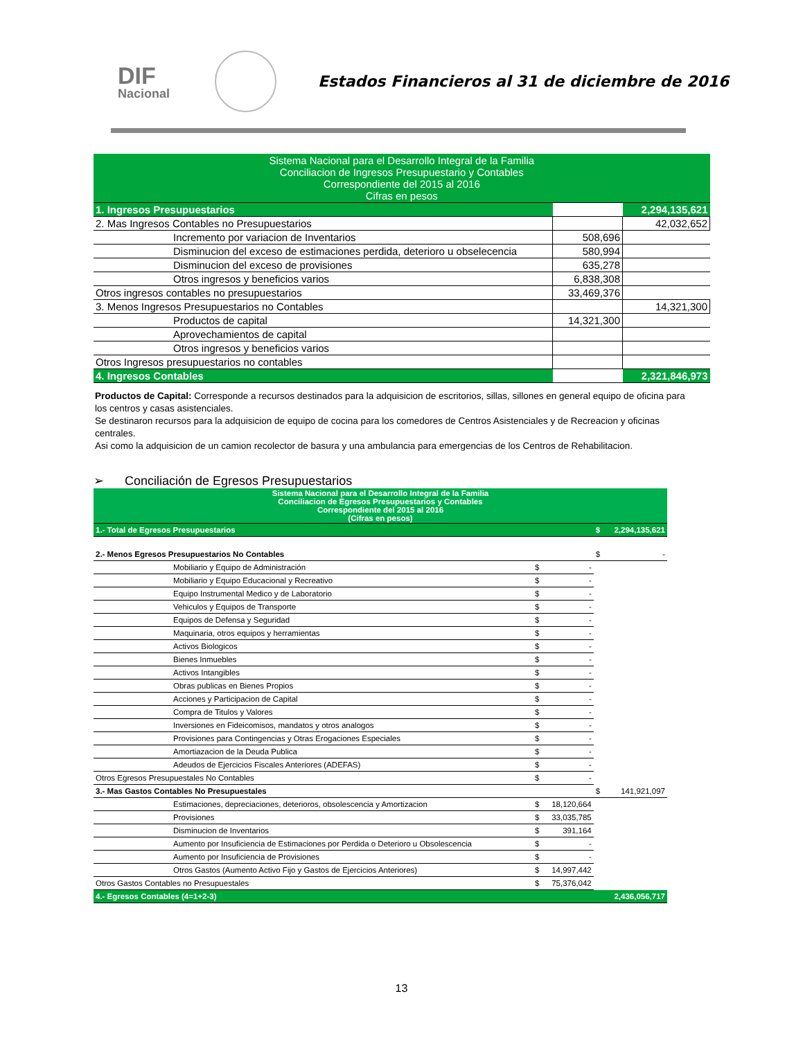DIF
Nacional
Estados Financieros al 31 de diciembre de 2016
| Sistema Nacional para el Desarrollo Integral de la Familia Conciliacion de Ingresos Presupuestario y Contables Correspondiente del 2015 al 2016 Cifras en pesos | | |
| 1. Ingresos Presupuestarios | | 2,294,135,621 |
| 2. Mas Ingresos Contables no Presupuestarios | | 42,032,652 |
| Incremento por variacion de Inventarios | 508,696 | |
| Disminucion del exceso de estimaciones perdida, deterioro u obselecencia | 580,994 | |
| Disminucion del exceso de provisiones | 635,278 | |
| Otros ingresos y beneficios varios | 6,838,308 | |
| Otros ingresos contables no presupuestarios | 33,469,376 | |
| 3. Menos Ingresos Presupuestarios no Contables | | 14,321,300 |
| Productos de capital | 14,321,300 | |
| Aprovechamientos de capital | | |
| Otros ingresos y beneficios varios | | |
| Otros Ingresos presupuestarios no contables | | |
| 4. Ingresos Contables | | 2,321,846,973 |
Productos de Capital: Corresponde a recursos destinados para la adquisicion de escritorios, sillas, sillones en general equipo de oficina para los centros y casas asistenciales.
Se destinaron recursos para la adquisicion de equipo de cocina para los comedores de Centros Asistenciales y de Recreacion y oficinas centrales.
Asi como la adquisicion de un camion recolector de basura y una ambulancia para emergencias de los Centros de Rehabilitacion.
➢ Conciliación de Egresos Presupuestarios
| Sistema Nacional para el Desarrollo Integral de la Familia Conciliacion de Egresos Presupuestarios y Contables Correspondiente del 2015 al 2016 (Cifras en pesos) | | | | |
| 1.- Total de Egresos Presupuestarios | | | $ | 2,294,135,621 |
| 2.- Menos Egresos Presupuestarios No Contables | | | $ | - |
| Mobiliario y Equipo de Administración | $ | - | | |
| Mobiliario y Equipo Educacional y Recreativo | $ | - | | |
| Equipo Instrumental Medico y de Laboratorio | $ | - | | |
| Vehiculos y Equipos de Transporte | $ | - | | |
| Equipos de Defensa y Seguridad | $ | - | | |
| Maquinaria, otros equipos y herramientas | $ | - | | |
| Activos Biologicos | $ | - | | |
| Bienes Inmuebles | $ | - | | |
| Activos Intangibles | $ | - | | |
| Obras publicas en Bienes Propios | $ | - | | |
| Acciones y Participacion de Capital | $ | - | | |
| Compra de Titulos y Valores | $ | - | | |
| Inversiones en Fideicomisos, mandatos y otros analogos | $ | - | | |
| Provisiones para Contingencias y Otras Erogaciones Especiales | $ | - | | |
| Amortiazacion de la Deuda Publica | $ | - | | |
| Adeudos de Ejercicios Fiscales Anteriores (ADEFAS) | $ | - | | |
| Otros Egresos Presupuestales No Contables | $ | - | | |
| 3.- Mas Gastos Contables No Presupuestales | | | $ | 141,921,097 |
| Estimaciones, depreciaciones, deterioros, obsolescencia y Amortizacion | $ | 18,120,664 | | |
| Provisiones | $ | 33,035,785 | | |
| Disminucion de Inventarios | $ | 391,164 | | |
| Aumento por Insuficiencia de Estimaciones por Perdida o Deterioro u Obsolescencia | $ | - | | |
| Aumento por Insuficiencia de Provisiones | $ | - | | |
| Otros Gastos (Aumento Activo Fijo y Gastos de Ejercicios Anteriores) | $ | 14,997,442 | | |
| Otros Gastos Contables no Presupuestales | $ | 75,376,042 | | |
| 4.- Egresos Contables (4=1+2-3) | | | | 2,436,056,717 |
13